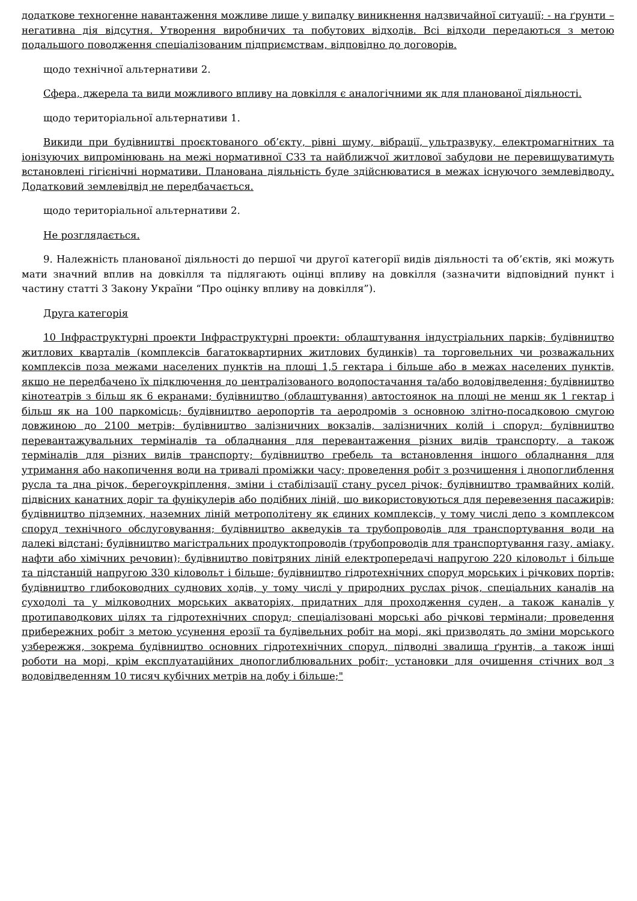додаткове техногенне навантаження можливе лише у випадку виникнення надзвичайної ситуації; - на ґрунти – негативна дія відсутня. Утворення виробничих та побутових відходів. Всі відходи передаються з метою подальшого поводження спеціалізованим підприємствам, відповідно до договорів.
щодо технічної альтернативи 2.
Сфера, джерела та види можливого впливу на довкілля є аналогічними як для планованої діяльності.
щодо територіальної альтернативи 1.
Викиди при будівництві проєктованого об’єкту, рівні шуму, вібрації, ультразвуку, електромагнітних та іонізуючих випромінювань на межі нормативної СЗЗ та найближчої житлової забудови не перевищуватимуть встановлені гігієнічні нормативи. Планована діяльність буде здійснюватися в межах існуючого землевідводу. Додатковий землевідвід не передбачається.
щодо територіальної альтернативи 2.
Не розглядається.
9. Належність планованої діяльності до першої чи другої категорії видів діяльності та об’єктів, які можуть мати значний вплив на довкілля та підлягають оцінці впливу на довкілля (зазначити відповідний пункт і частину статті 3 Закону України “Про оцінку впливу на довкілля”).
Друга категорія
10 Інфраструктурні проекти Інфраструктурні проекти: облаштування індустріальних парків; будівництво житлових кварталів (комплексів багатоквартирних житлових будинків) та торговельних чи розважальних комплексів поза межами населених пунктів на площі 1,5 гектара і більше або в межах населених пунктів, якщо не передбачено їх підключення до централізованого водопостачання та/або водовідведення; будівництво кінотеатрів з більш як 6 екранами; будівництво (облаштування) автостоянок на площі не менш як 1 гектар і більш як на 100 паркомісць; будівництво аеропортів та аеродромів з основною злітно-посадковою смугою довжиною до 2100 метрів; будівництво залізничних вокзалів, залізничних колій і споруд; будівництво перевантажувальних терміналів та обладнання для перевантаження різних видів транспорту, а також терміналів для різних видів транспорту; будівництво гребель та встановлення іншого обладнання для утримання або накопичення води на тривалі проміжки часу; проведення робіт з розчищення і днопоглиблення русла та дна річок, берегоукріплення, зміни і стабілізації стану русел річок; будівництво трамвайних колій, підвісних канатних доріг та фунікулерів або подібних ліній, що використовуються для перевезення пасажирів; будівництво підземних, наземних ліній метрополітену як єдиних комплексів, у тому числі депо з комплексом споруд технічного обслуговування; будівництво акведуків та трубопроводів для транспортування води на далекі відстані; будівництво магістральних продуктопроводів (трубопроводів для транспортування газу, аміаку, нафти або хімічних речовин); будівництво повітряних ліній електропередачі напругою 220 кіловольт і більше та підстанцій напругою 330 кіловольт і більше; будівництво гідротехнічних споруд морських і річкових портів; будівництво глибоководних суднових ходів, у тому числі у природних руслах річок, спеціальних каналів на суходолі та у мілководних морських акваторіях, придатних для проходження суден, а також каналів у протипаводкових цілях та гідротехнічних споруд; спеціалізовані морські або річкові термінали; проведення прибережних робіт з метою усунення ерозії та будівельних робіт на морі, які призводять до зміни морського узбережжя, зокрема будівництво основних гідротехнічних споруд, підводні звалища ґрунтів, а також інші роботи на морі, крім експлуатаційних днопоглиблювальних робіт; установки для очищення стічних вод з водовідведенням 10 тисяч кубічних метрів на добу і більше;"